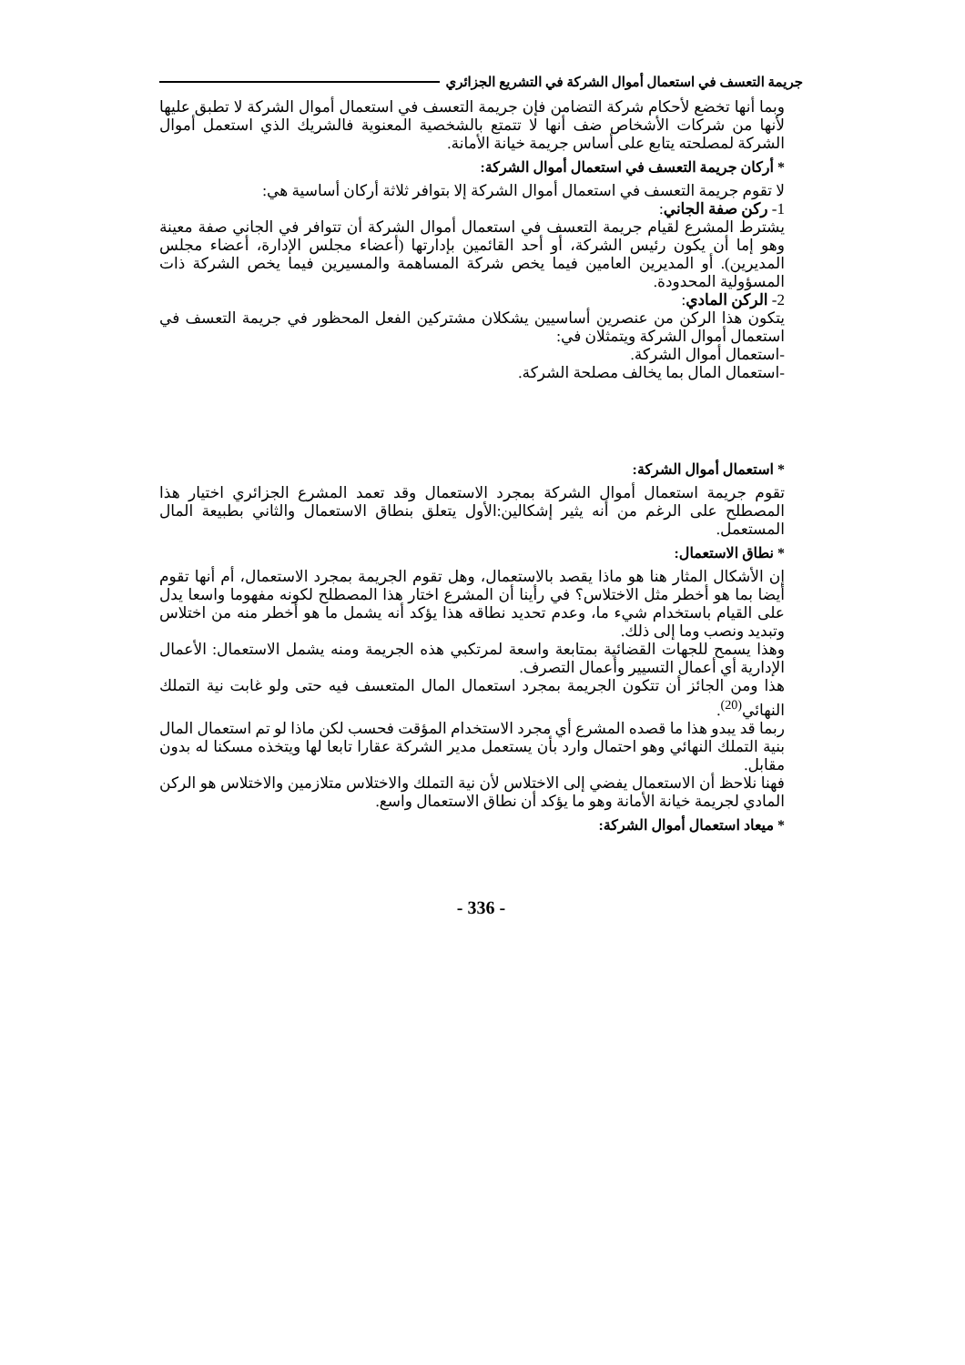جريمة التعسف في استعمال أموال الشركة في التشريع الجزائري
وبما أنها تخضع لأحكام شركة التضامن فإن جريمة التعسف في استعمال أموال الشركة لا تطبق عليها لأنها من شركات الأشخاص ضف أنها لا تتمتع بالشخصية المعنوية فالشريك الذي استعمل أموال الشركة لمصلحته يتابع على أساس جريمة خيانة الأمانة.
* أركان جريمة التعسف في استعمال أموال الشركة:
لا تقوم جريمة التعسف في استعمال أموال الشركة إلا بتوافر ثلاثة أركان أساسية هي:
1- ركن صفة الجاني:
يشترط المشرع لقيام جريمة التعسف في استعمال أموال الشركة أن تتوافر في الجاني صفة معينة وهو إما أن يكون رئيس الشركة، أو أحد القائمين بإدارتها (أعضاء مجلس الإدارة، أعضاء مجلس المديرين). أو المديرين العامين فيما يخص شركة المساهمة والمسيرين فيما يخص الشركة ذات المسؤولية المحدودة.
2- الركن المادي:
يتكون هذا الركن من عنصرين أساسيين يشكلان مشتركين الفعل المحظور في جريمة التعسف في استعمال أموال الشركة ويتمثلان في:
-استعمال أموال الشركة.
-استعمال المال بما يخالف مصلحة الشركة.
* استعمال أموال الشركة:
تقوم جريمة استعمال أموال الشركة بمجرد الاستعمال وقد تعمد المشرع الجزائري اختيار هذا المصطلح على الرغم من أنه يثير إشكالين:الأول يتعلق بنطاق الاستعمال والثاني بطبيعة المال المستعمل.
* نطاق الاستعمال:
إن الأشكال المثار هنا هو ماذا يقصد بالاستعمال، وهل تقوم الجريمة بمجرد الاستعمال، أم أنها تقوم أيضا بما هو أخطر مثل الاختلاس؟ في رأينا أن المشرع اختار هذا المصطلح لكونه مفهوما واسعا يدل على القيام باستخدام شيء ما، وعدم تحديد نطاقه هذا يؤكد أنه يشمل ما هو أخطر منه من اختلاس وتبديد ونصب وما إلى ذلك.
وهذا يسمح للجهات القضائية بمتابعة واسعة لمرتكبي هذه الجريمة ومنه يشمل الاستعمال: الأعمال الإدارية أي أعمال التسيير وأعمال التصرف.
هذا ومن الجائز أن تتكون الجريمة بمجرد استعمال المال المتعسف فيه حتى ولو غابت نية التملك النهائي<sup>(20)</sup>.
ربما قد يبدو هذا ما قصده المشرع أي مجرد الاستخدام المؤقت فحسب لكن ماذا لو تم استعمال المال بنية التملك النهائي وهو احتمال وارد بأن يستعمل مدير الشركة عقارا تابعا لها ويتخذه مسكنا له بدون مقابل.
فهنا نلاحظ أن الاستعمال يفضي إلى الاختلاس لأن نية التملك والاختلاس متلازمين والاختلاس هو الركن المادي لجريمة خيانة الأمانة وهو ما يؤكد أن نطاق الاستعمال واسع.
* ميعاد استعمال أموال الشركة:
- 336 -